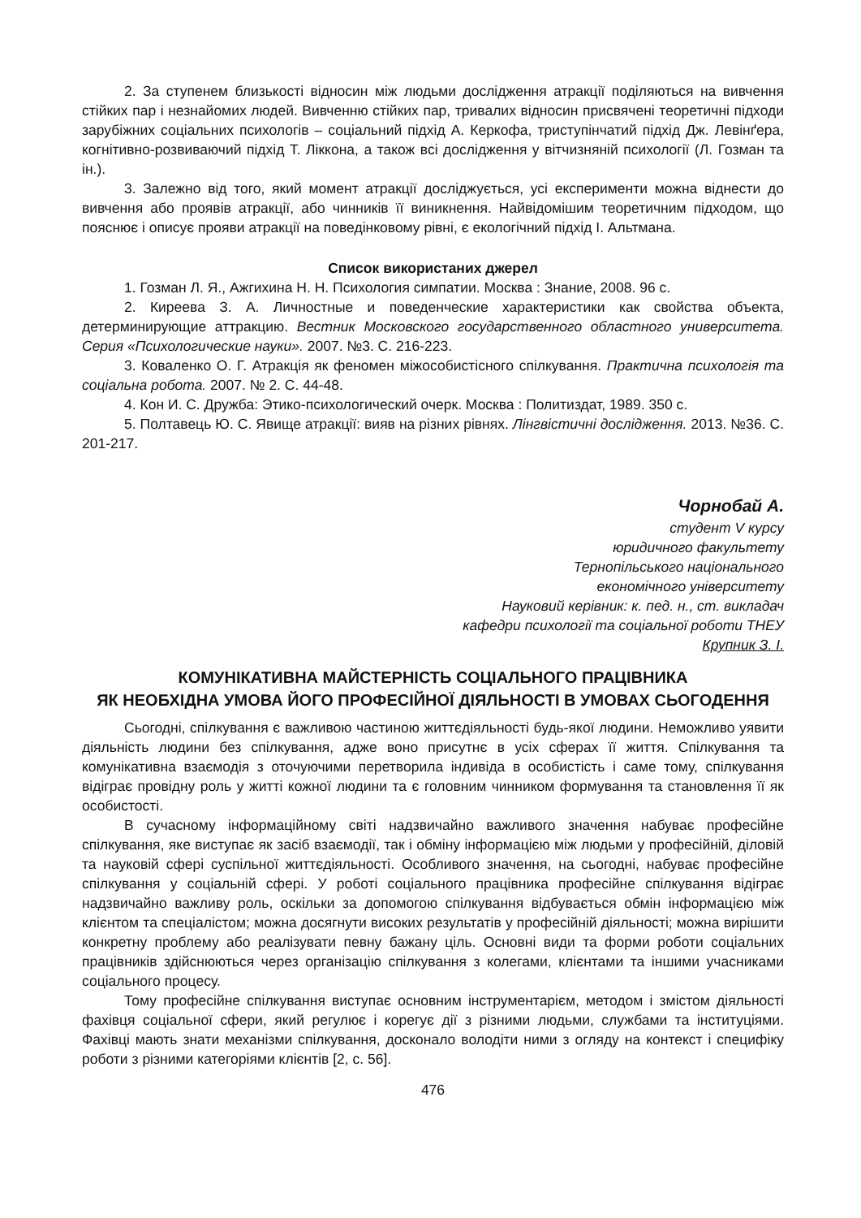2. За ступенем близькості відносин між людьми дослідження атракції поділяються на вивчення стійких пар і незнайомих людей. Вивченню стійких пар, тривалих відносин присвячені теоретичні підходи зарубіжних соціальних психологів – соціальний підхід А. Керкофа, триступінчатий підхід Дж. Левінґера, когнітивно-розвиваючий підхід Т. Ліккона, а також всі дослідження у вітчизняній психології (Л. Гозман та ін.).
3. Залежно від того, який момент атракції досліджується, усі експерименти можна віднести до вивчення або проявів атракції, або чинників її виникнення. Найвідомішим теоретичним підходом, що пояснює і описує прояви атракції на поведінковому рівні, є екологічний підхід І. Альтмана.
Список використаних джерел
1. Гозман Л. Я., Ажгихина Н. Н. Психология симпатии. Москва : Знание, 2008. 96 с.
2. Киреева З. А. Личностные и поведенческие характеристики как свойства объекта, детерминирующие аттракцию. Вестник Московского государственного областного университета. Серия «Психологические науки». 2007. №3. С. 216-223.
3. Коваленко О. Г. Атракція як феномен міжособистісного спілкування. Практична психологія та соціальна робота. 2007. № 2. С. 44-48.
4. Кон И. С. Дружба: Этико-психологический очерк. Москва : Политиздат, 1989. 350 с.
5. Полтавець Ю. С. Явище атракції: вияв на різних рівнях. Лінгвістичні дослідження. 2013. №36. С. 201-217.
Чорнобай А.
студент V курсу
юридичного факультету
Тернопільського національного
економічного університету
Науковий керівник: к. пед. н., ст. викладач
кафедри психології та соціальної роботи ТНЕУ
Крупник З. І.
КОМУНІКАТИВНА МАЙСТЕРНІСТЬ СОЦІАЛЬНОГО ПРАЦІВНИКА
ЯК НЕОБХІДНА УМОВА ЙОГО ПРОФЕСІЙНОЇ ДІЯЛЬНОСТІ В УМОВАХ СЬОГОДЕННЯ
Сьогодні, спілкування є важливою частиною життєдіяльності будь-якої людини. Неможливо уявити діяльність людини без спілкування, адже воно присутнє в усіх сферах її життя. Спілкування та комунікативна взаємодія з оточуючими перетворила індивіда в особистість і саме тому, спілкування відіграє провідну роль у житті кожної людини та є головним чинником формування та становлення її як особистості.
В сучасному інформаційному світі надзвичайно важливого значення набуває професійне спілкування, яке виступає як засіб взаємодії, так і обміну інформацією між людьми у професійній, діловій та науковій сфері суспільної життєдіяльності. Особливого значення, на сьогодні, набуває професійне спілкування у соціальній сфері. У роботі соціального працівника професійне спілкування відіграє надзвичайно важливу роль, оскільки за допомогою спілкування відбувається обмін інформацією між клієнтом та спеціалістом; можна досягнути високих результатів у професійній діяльності; можна вирішити конкретну проблему або реалізувати певну бажану ціль. Основні види та форми роботи соціальних працівників здійснюються через організацію спілкування з колегами, клієнтами та іншими учасниками соціального процесу.
Тому професійне спілкування виступає основним інструментарієм, методом і змістом діяльності фахівця соціальної сфери, який регулює і корегує дії з різними людьми, службами та інституціями. Фахівці мають знати механізми спілкування, досконало володіти ними з огляду на контекст і специфіку роботи з різними категоріями клієнтів [2, с. 56].
476